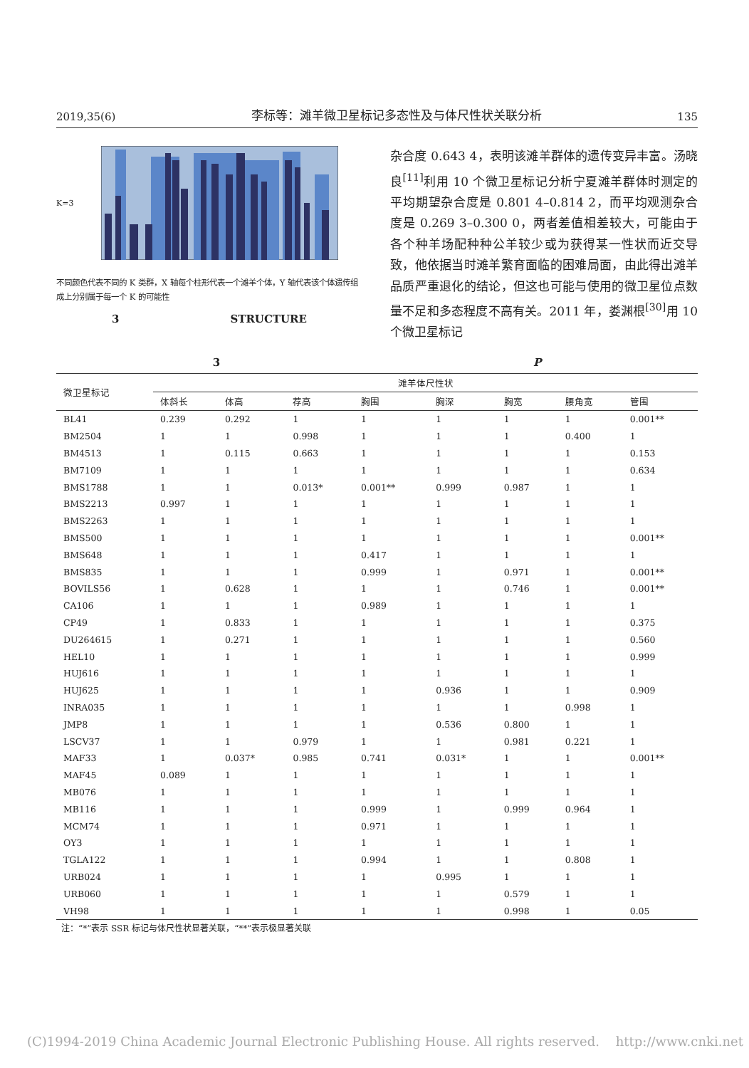2019,35(6) 李标等：滩羊微卫星标记多态性及与体尺性状关联分析 135
K=3
不同颜色代表不同的 K 类群，X 轴每个柱形代表一个滩羊个体，Y 轴代表该个体遗传组成上分别属于每一个 K 的可能性
3 STRUCTURE
杂合度 0.643 4，表明该滩羊群体的遗传变异丰富。汤晓良<sup>[11]</sup>利用 10 个微卫星标记分析宁夏滩羊群体时测定的平均期望杂合度是 0.801 4–0.814 2，而平均观测杂合度是 0.269 3–0.300 0，两者差值相差较大，可能由于各个种羊场配种种公羊较少或为获得某一性状而近交导致，他依据当时滩羊繁育面临的困难局面，由此得出滩羊品质严重退化的结论，但这也可能与使用的微卫星位点数量不足和多态程度不高有关。2011 年，娄渊根<sup>[30]</sup>用 10 个微卫星标记
3 P
| 微卫星标记 | 滩羊体尺性状 | | | | | | | |
| --- | --- | --- | --- | --- | --- | --- | --- | --- |
| | 体斜长 | 体高 | 荐高 | 胸围 | 胸深 | 胸宽 | 腰角宽 | 管围 |
| BL41 | 0.239 | 0.292 | 1 | 1 | 1 | 1 | 1 | 0.001** |
| BM2504 | 1 | 1 | 0.998 | 1 | 1 | 1 | 0.400 | 1 |
| BM4513 | 1 | 0.115 | 0.663 | 1 | 1 | 1 | 1 | 0.153 |
| BM7109 | 1 | 1 | 1 | 1 | 1 | 1 | 1 | 0.634 |
| BMS1788 | 1 | 1 | 0.013* | 0.001** | 0.999 | 0.987 | 1 | 1 |
| BMS2213 | 0.997 | 1 | 1 | 1 | 1 | 1 | 1 | 1 |
| BMS2263 | 1 | 1 | 1 | 1 | 1 | 1 | 1 | 1 |
| BMS500 | 1 | 1 | 1 | 1 | 1 | 1 | 1 | 0.001** |
| BMS648 | 1 | 1 | 1 | 0.417 | 1 | 1 | 1 | 1 |
| BMS835 | 1 | 1 | 1 | 0.999 | 1 | 0.971 | 1 | 0.001** |
| BOVILS56 | 1 | 0.628 | 1 | 1 | 1 | 0.746 | 1 | 0.001** |
| CA106 | 1 | 1 | 1 | 0.989 | 1 | 1 | 1 | 1 |
| CP49 | 1 | 0.833 | 1 | 1 | 1 | 1 | 1 | 0.375 |
| DU264615 | 1 | 0.271 | 1 | 1 | 1 | 1 | 1 | 0.560 |
| HEL10 | 1 | 1 | 1 | 1 | 1 | 1 | 1 | 0.999 |
| HUJ616 | 1 | 1 | 1 | 1 | 1 | 1 | 1 | 1 |
| HUJ625 | 1 | 1 | 1 | 1 | 0.936 | 1 | 1 | 0.909 |
| INRA035 | 1 | 1 | 1 | 1 | 1 | 1 | 0.998 | 1 |
| JMP8 | 1 | 1 | 1 | 1 | 0.536 | 0.800 | 1 | 1 |
| LSCV37 | 1 | 1 | 0.979 | 1 | 1 | 0.981 | 0.221 | 1 |
| MAF33 | 1 | 0.037* | 0.985 | 0.741 | 0.031* | 1 | 1 | 0.001** |
| MAF45 | 0.089 | 1 | 1 | 1 | 1 | 1 | 1 | 1 |
| MB076 | 1 | 1 | 1 | 1 | 1 | 1 | 1 | 1 |
| MB116 | 1 | 1 | 1 | 0.999 | 1 | 0.999 | 0.964 | 1 |
| MCM74 | 1 | 1 | 1 | 0.971 | 1 | 1 | 1 | 1 |
| OY3 | 1 | 1 | 1 | 1 | 1 | 1 | 1 | 1 |
| TGLA122 | 1 | 1 | 1 | 0.994 | 1 | 1 | 0.808 | 1 |
| URB024 | 1 | 1 | 1 | 1 | 0.995 | 1 | 1 | 1 |
| URB060 | 1 | 1 | 1 | 1 | 1 | 0.579 | 1 | 1 |
| VH98 | 1 | 1 | 1 | 1 | 1 | 0.998 | 1 | 0.05 |
注：“*”表示 SSR 标记与体尺性状显著关联，“**”表示极显著关联
(C)1994-2019 China Academic Journal Electronic Publishing House. All rights reserved. http://www.cnki.net